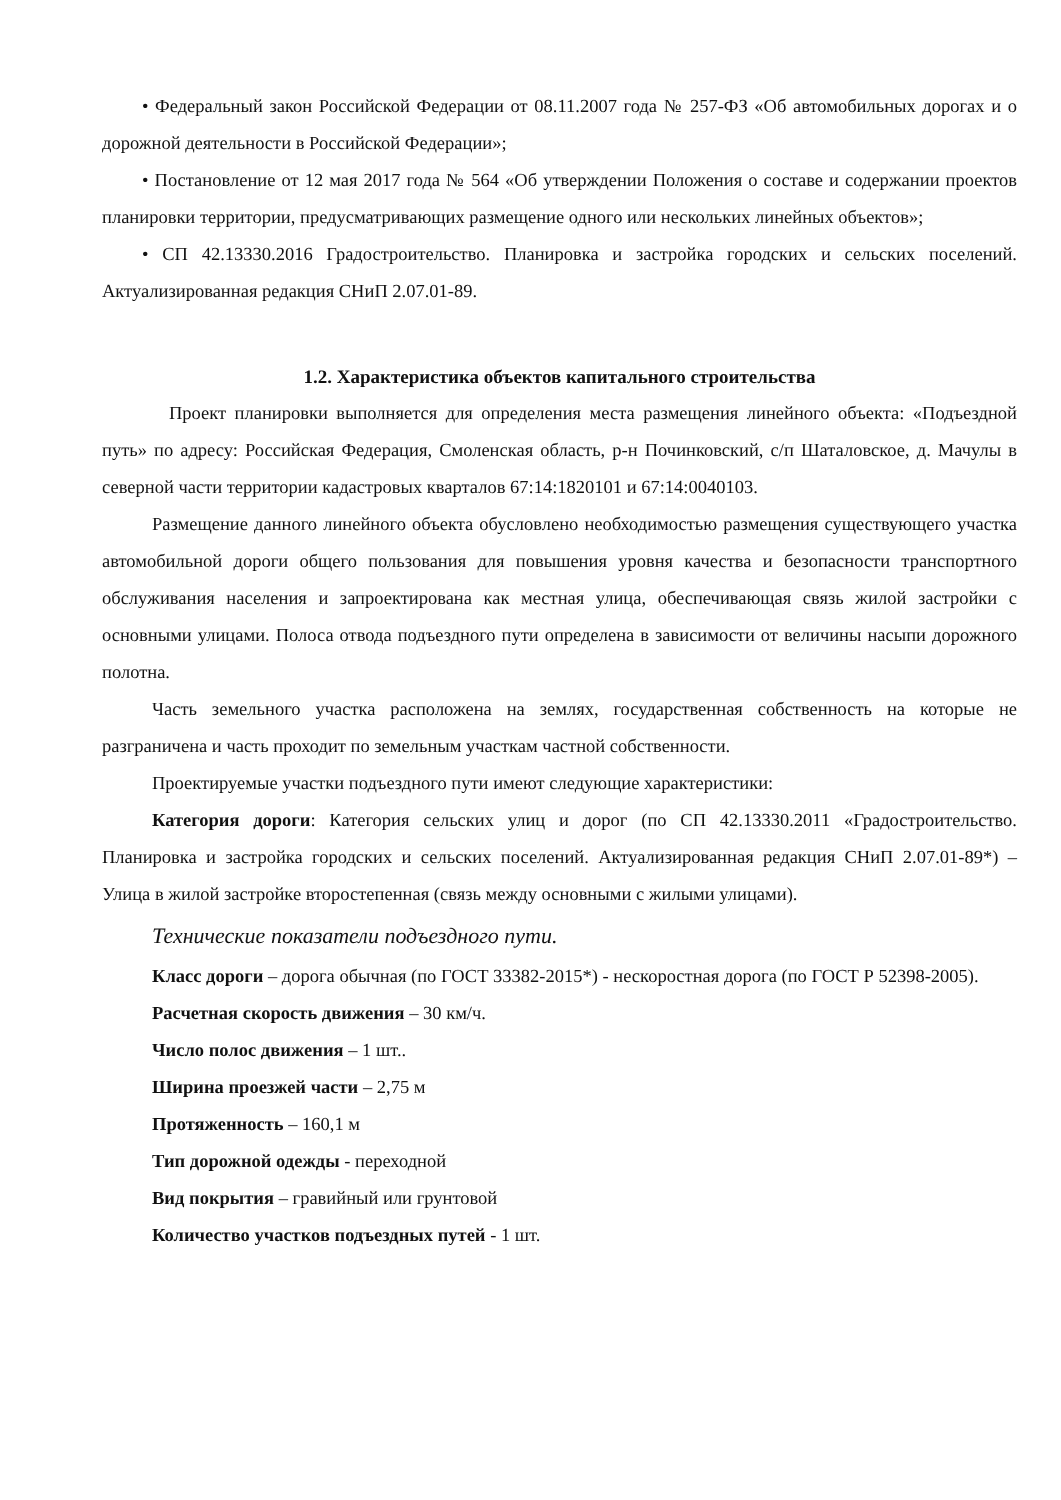• Федеральный закон Российской Федерации от 08.11.2007 года № 257-ФЗ «Об автомобильных дорогах и о дорожной деятельности в Российской Федерации»;
• Постановление от 12 мая 2017 года № 564 «Об утверждении Положения о составе и содержании проектов планировки территории, предусматривающих размещение одного или нескольких линейных объектов»;
• СП 42.13330.2016 Градостроительство. Планировка и застройка городских и сельских поселений. Актуализированная редакция СНиП 2.07.01-89.
1.2. Характеристика объектов капитального строительства
Проект планировки выполняется для определения места размещения линейного объекта: «Подъездной путь» по адресу: Российская Федерация, Смоленская область, р-н Починковский, с/п Шаталовское, д. Мачулы в северной части территории кадастровых кварталов 67:14:1820101 и 67:14:0040103.
Размещение данного линейного объекта обусловлено необходимостью размещения существующего участка автомобильной дороги общего пользования для повышения уровня качества и безопасности транспортного обслуживания населения и запроектирована как местная улица, обеспечивающая связь жилой застройки с основными улицами. Полоса отвода подъездного пути определена в зависимости от величины насыпи дорожного полотна.
Часть земельного участка расположена на землях, государственная собственность на которые не разграничена и часть проходит по земельным участкам частной собственности.
Проектируемые участки подъездного пути имеют следующие характеристики:
Категория дороги: Категория сельских улиц и дорог (по СП 42.13330.2011 «Градостроительство. Планировка и застройка городских и сельских поселений. Актуализированная редакция СНиП 2.07.01-89*) – Улица в жилой застройке второстепенная (связь между основными с жилыми улицами).
Технические показатели подъездного пути.
Класс дороги – дорога обычная (по ГОСТ 33382-2015*) - нескоростная дорога (по ГОСТ Р 52398-2005).
Расчетная скорость движения – 30 км/ч.
Число полос движения – 1 шт..
Ширина проезжей части – 2,75 м
Протяженность – 160,1 м
Тип дорожной одежды - переходной
Вид покрытия – гравийный или грунтовой
Количество участков подъездных путей - 1 шт.